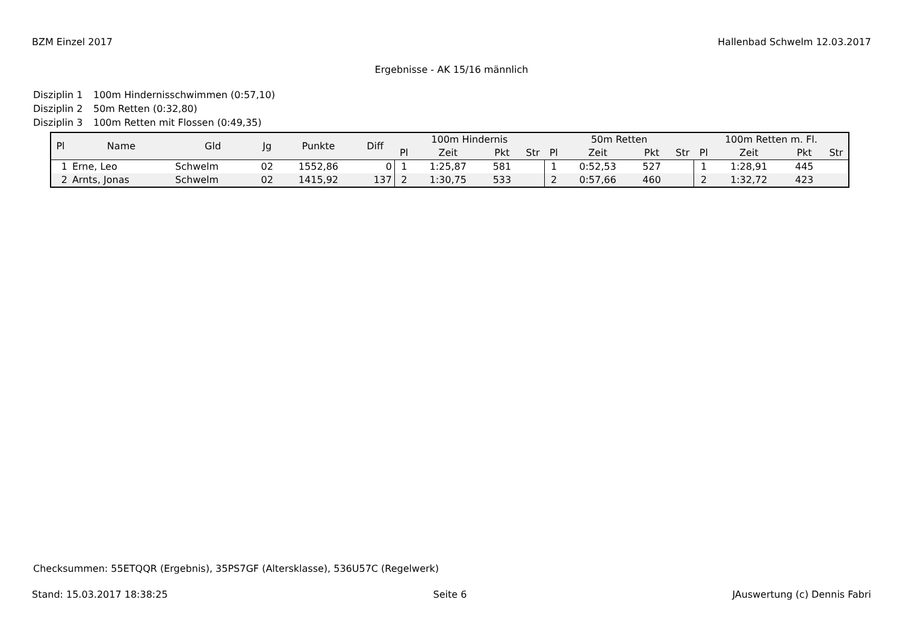BZM Einzel 2017 Hallenbad Schwelm 12.03.2017
Ergebnisse - AK 15/16 männlich
Disziplin 1 100m Hindernisschwimmen (0:57,10)
Disziplin 2 50m Retten (0:32,80)
Disziplin 3 100m Retten mit Flossen (0:49,35)
| Pl | Name | Gld | Jg | Punkte | Diff | 100m Hindernis | | | | 50m Retten | | | | 100m Retten m. Fl. | | | |
| --- | --- | --- | --- | --- | --- | --- | --- | --- | --- | --- | --- | --- | --- | --- | --- | --- | --- |
| | | | | | | Pl | Zeit | Pkt | Str | Pl | Zeit | Pkt | Str | Pl | Zeit | Pkt | Str |
| 1 | Erne, Leo | Schwelm | 02 | 1552,86 | 0 | 1 | 1:25,87 | 581 | | 1 | 0:52,53 | 527 | | 1 | 1:28,91 | 445 | |
| 2 | Arnts, Jonas | Schwelm | 02 | 1415,92 | 137 | 2 | 1:30,75 | 533 | | 2 | 0:57,66 | 460 | | 2 | 1:32,72 | 423 | |
Checksummen: 55ETQQR (Ergebnis), 35PS7GF (Altersklasse), 536U57C (Regelwerk)
Stand: 15.03.2017 18:38:25 Seite 6 JAuswertung (c) Dennis Fabri